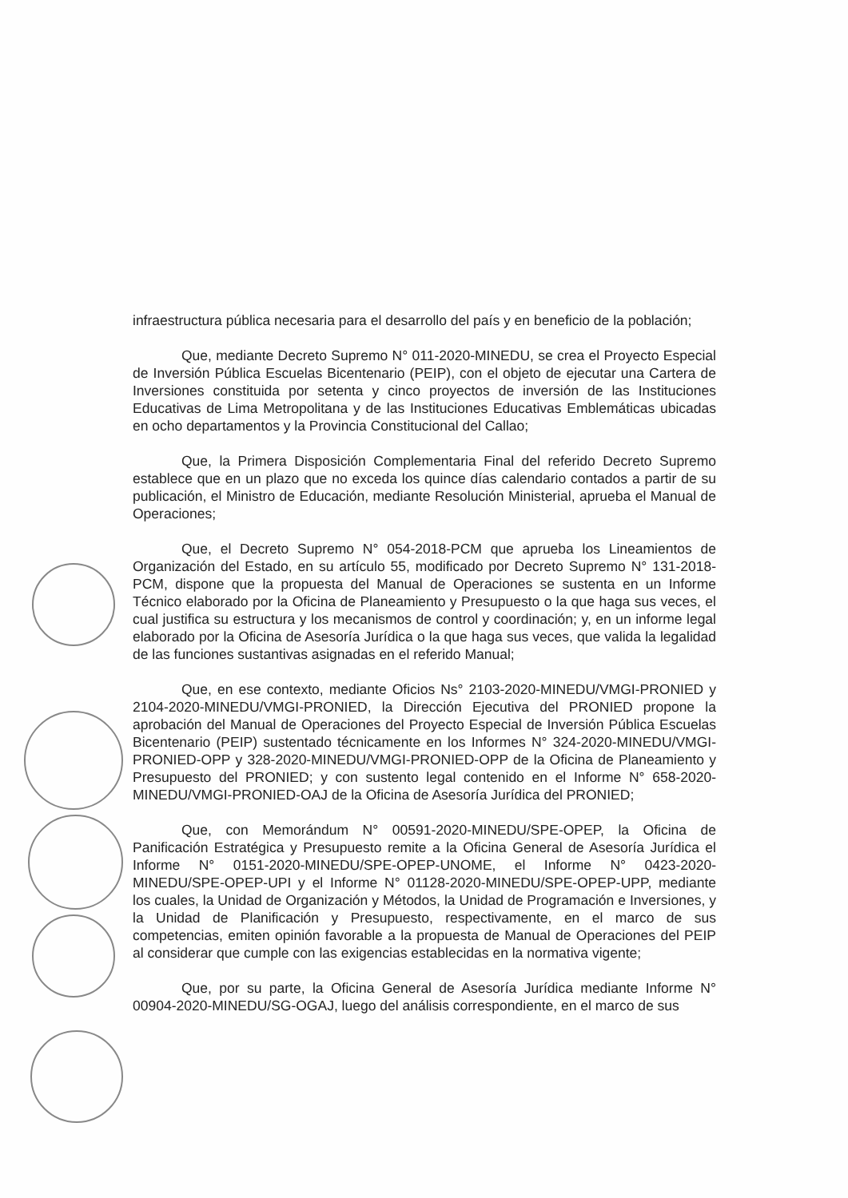infraestructura pública necesaria para el desarrollo del país y en beneficio de la población;
Que, mediante Decreto Supremo N° 011-2020-MINEDU, se crea el Proyecto Especial de Inversión Pública Escuelas Bicentenario (PEIP), con el objeto de ejecutar una Cartera de Inversiones constituida por setenta y cinco proyectos de inversión de las Instituciones Educativas de Lima Metropolitana y de las Instituciones Educativas Emblemáticas ubicadas en ocho departamentos y la Provincia Constitucional del Callao;
Que, la Primera Disposición Complementaria Final del referido Decreto Supremo establece que en un plazo que no exceda los quince días calendario contados a partir de su publicación, el Ministro de Educación, mediante Resolución Ministerial, aprueba el Manual de Operaciones;
Que, el Decreto Supremo N° 054-2018-PCM que aprueba los Lineamientos de Organización del Estado, en su artículo 55, modificado por Decreto Supremo N° 131-2018-PCM, dispone que la propuesta del Manual de Operaciones se sustenta en un Informe Técnico elaborado por la Oficina de Planeamiento y Presupuesto o la que haga sus veces, el cual justifica su estructura y los mecanismos de control y coordinación; y, en un informe legal elaborado por la Oficina de Asesoría Jurídica o la que haga sus veces, que valida la legalidad de las funciones sustantivas asignadas en el referido Manual;
Que, en ese contexto, mediante Oficios Ns° 2103-2020-MINEDU/VMGI-PRONIED y 2104-2020-MINEDU/VMGI-PRONIED, la Dirección Ejecutiva del PRONIED propone la aprobación del Manual de Operaciones del Proyecto Especial de Inversión Pública Escuelas Bicentenario (PEIP) sustentado técnicamente en los Informes N° 324-2020-MINEDU/VMGI-PRONIED-OPP y 328-2020-MINEDU/VMGI-PRONIED-OPP de la Oficina de Planeamiento y Presupuesto del PRONIED; y con sustento legal contenido en el Informe N° 658-2020-MINEDU/VMGI-PRONIED-OAJ de la Oficina de Asesoría Jurídica del PRONIED;
Que, con Memorándum N° 00591-2020-MINEDU/SPE-OPEP, la Oficina de Panificación Estratégica y Presupuesto remite a la Oficina General de Asesoría Jurídica el Informe N° 0151-2020-MINEDU/SPE-OPEP-UNOME, el Informe N° 0423-2020-MINEDU/SPE-OPEP-UPI y el Informe N° 01128-2020-MINEDU/SPE-OPEP-UPP, mediante los cuales, la Unidad de Organización y Métodos, la Unidad de Programación e Inversiones, y la Unidad de Planificación y Presupuesto, respectivamente, en el marco de sus competencias, emiten opinión favorable a la propuesta de Manual de Operaciones del PEIP al considerar que cumple con las exigencias establecidas en la normativa vigente;
Que, por su parte, la Oficina General de Asesoría Jurídica mediante Informe N° 00904-2020-MINEDU/SG-OGAJ, luego del análisis correspondiente, en el marco de sus